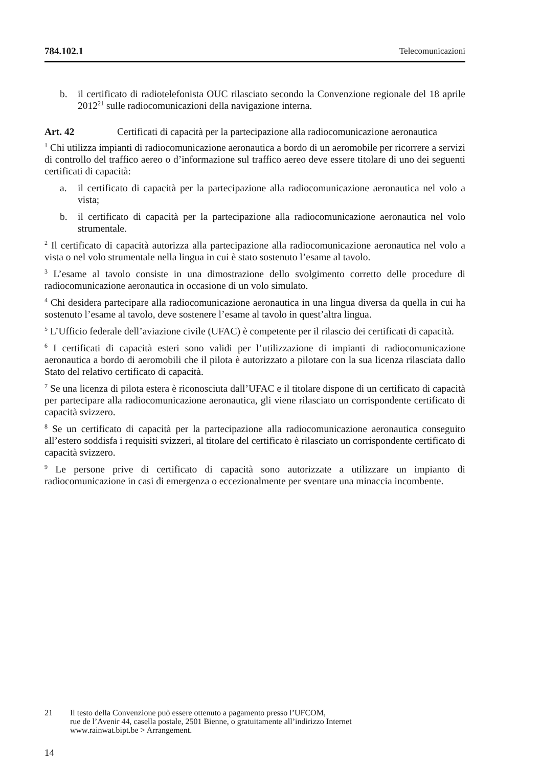784.102.1 Telecomunicazioni
b. il certificato di radiotelefonista OUC rilasciato secondo la Convenzione regionale del 18 aprile 2012<sup>21</sup> sulle radiocomunicazioni della navigazione interna.
Art. 42 Certificati di capacità per la partecipazione alla radiocomunicazione aeronautica
<sup>1</sup> Chi utilizza impianti di radiocomunicazione aeronautica a bordo di un aeromobile per ricorrere a servizi di controllo del traffico aereo o d’informazione sul traffico aereo deve essere titolare di uno dei seguenti certificati di capacità:
a. il certificato di capacità per la partecipazione alla radiocomunicazione aeronautica nel volo a vista;
b. il certificato di capacità per la partecipazione alla radiocomunicazione aeronautica nel volo strumentale.
<sup>2</sup> Il certificato di capacità autorizza alla partecipazione alla radiocomunicazione aeronautica nel volo a vista o nel volo strumentale nella lingua in cui è stato sostenuto l’esame al tavolo.
<sup>3</sup> L’esame al tavolo consiste in una dimostrazione dello svolgimento corretto delle procedure di radiocomunicazione aeronautica in occasione di un volo simulato.
<sup>4</sup> Chi desidera partecipare alla radiocomunicazione aeronautica in una lingua diversa da quella in cui ha sostenuto l’esame al tavolo, deve sostenere l’esame al tavolo in quest’altra lingua.
<sup>5</sup> L’Ufficio federale dell’aviazione civile (UFAC) è competente per il rilascio dei certificati di capacità.
<sup>6</sup> I certificati di capacità esteri sono validi per l’utilizzazione di impianti di radiocomunicazione aeronautica a bordo di aeromobili che il pilota è autorizzato a pilotare con la sua licenza rilasciata dallo Stato del relativo certificato di capacità.
<sup>7</sup> Se una licenza di pilota estera è riconosciuta dall’UFAC e il titolare dispone di un certificato di capacità per partecipare alla radiocomunicazione aeronautica, gli viene rilasciato un corrispondente certificato di capacità svizzero.
<sup>8</sup> Se un certificato di capacità per la partecipazione alla radiocomunicazione aeronautica conseguito all’estero soddisfa i requisiti svizzeri, al titolare del certificato è rilasciato un corrispondente certificato di capacità svizzero.
<sup>9</sup> Le persone prive di certificato di capacità sono autorizzate a utilizzare un impianto di radiocomunicazione in casi di emergenza o eccezionalmente per sventare una minaccia incombente.
21 Il testo della Convenzione può essere ottenuto a pagamento presso l’UFCOM,
rue de l’Avenir 44, casella postale, 2501 Bienne, o gratuitamente all’indirizzo Internet
www.rainwat.bipt.be > Arrangement.
14